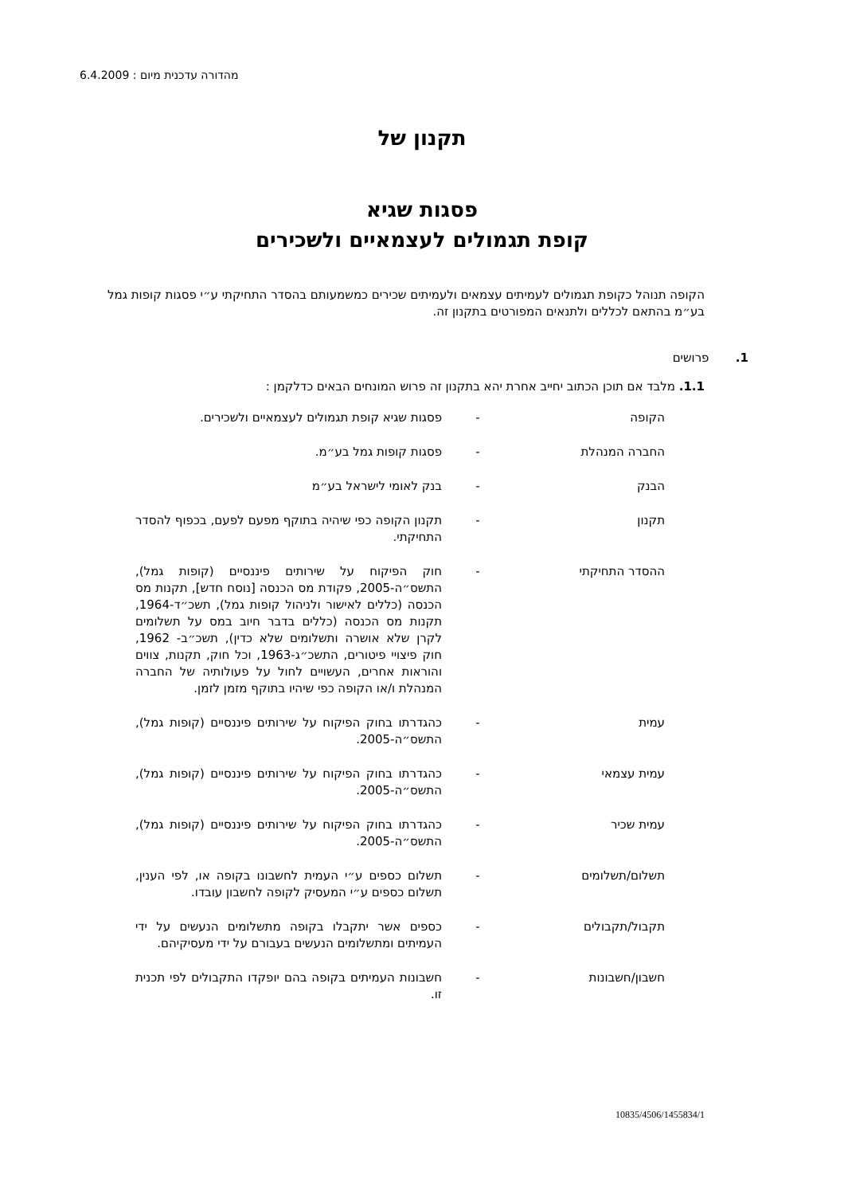מהדורה עדכנית מיום : 6.4.2009
תקנון של
פסגות שגיא
קופת תגמולים לעצמאיים ולשכירים
הקופה תנוהל כקופת תגמולים לעמיתים עצמאים ולעמיתים שכירים כמשמעותם בהסדר התחיקתי ע״י פסגות קופות גמל בע״מ בהתאם לכללים ולתנאים המפורטים בתקנון זה.
1. פרושים
1.1. מלבד אם תוכן הכתוב יחייב אחרת יהא בתקנון זה פרוש המונחים הבאים כדלקמן :
הקופה - פסגות שגיא קופת תגמולים לעצמאיים ולשכירים.
החברה המנהלת - פסגות קופות גמל בע״מ.
הבנק - בנק לאומי לישראל בע״מ
תקנון - תקנון הקופה כפי שיהיה בתוקף מפעם לפעם, בכפוף להסדר התחיקתי.
ההסדר התחיקתי - חוק הפיקוח על שירותים פיננסיים (קופות גמל), התשס״ה-2005, פקודת מס הכנסה [נוסח חדש], תקנות מס הכנסה (כללים לאישור ולניהול קופות גמל), תשכ״ד-1964, תקנות מס הכנסה (כללים בדבר חיוב במס על תשלומים לקרן שלא אושרה ותשלומים שלא כדין), תשכ״ב- 1962, חוק פיצויי פיטורים, התשכ״ג-1963, וכל חוק, תקנות, צווים והוראות אחרים, העשויים לחול על פעולותיה של החברה המנהלת ו/או הקופה כפי שיהיו בתוקף מזמן לזמן.
עמית - כהגדרתו בחוק הפיקוח על שירותים פיננסיים (קופות גמל), התשס״ה-2005.
עמית עצמאי - כהגדרתו בחוק הפיקוח על שירותים פיננסיים (קופות גמל), התשס״ה-2005.
עמית שכיר - כהגדרתו בחוק הפיקוח על שירותים פיננסיים (קופות גמל), התשס״ה-2005.
תשלום/תשלומים - תשלום כספים ע״י העמית לחשבונו בקופה או, לפי הענין, תשלום כספים ע״י המעסיק לקופה לחשבון עובדו.
תקבול/תקבולים - כספים אשר יתקבלו בקופה מתשלומים הנעשים על ידי העמיתים ומתשלומים הנעשים בעבורם על ידי מעסיקיהם.
חשבון/חשבונות - חשבונות העמיתים בקופה בהם יופקדו התקבולים לפי תכנית זו.
10835/4506/1455834/1